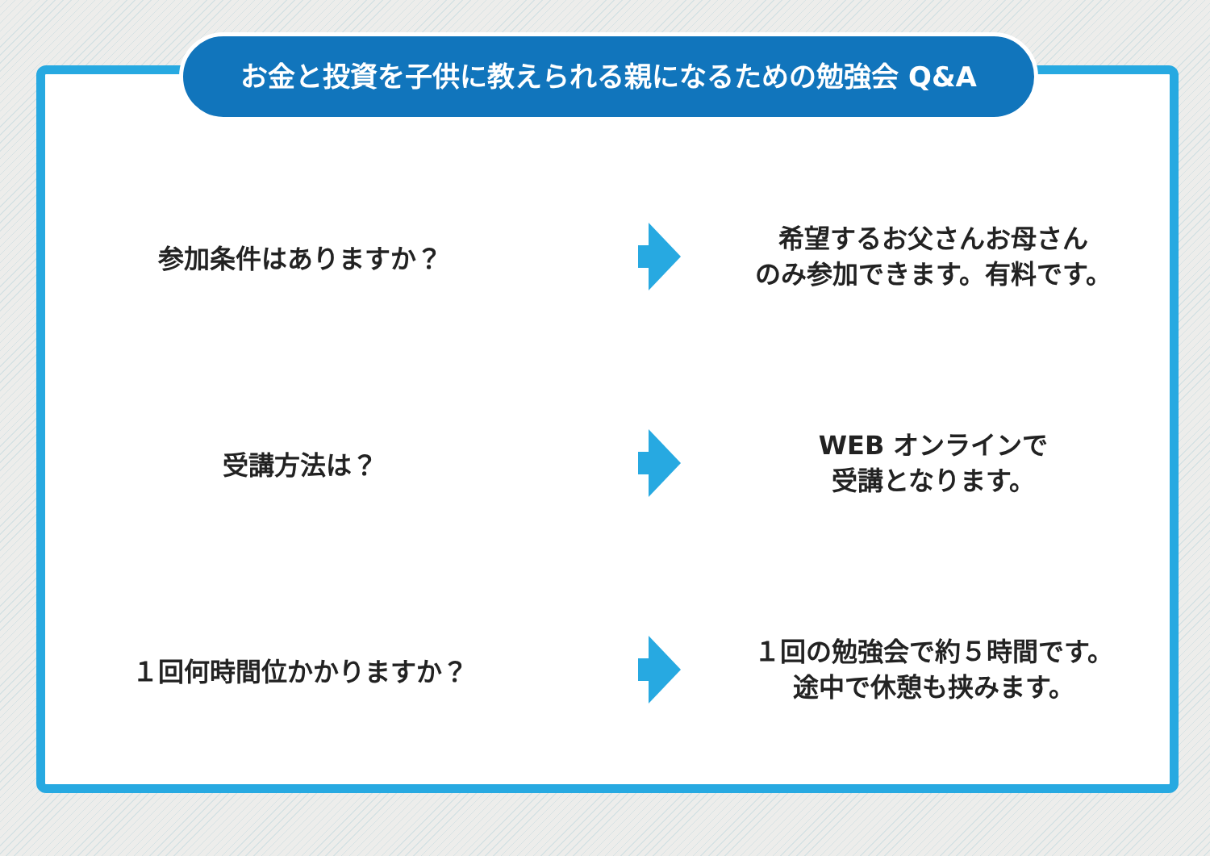お金と投資を子供に教えられる親になるための勉強会 Q&A
参加条件はありますか？
希望するお父さんお母さん
のみ参加できます。有料です。
受講方法は？
WEB オンラインで
受講となります。
１回何時間位かかりますか？
１回の勉強会で約５時間です。
途中で休憩も挟みます。